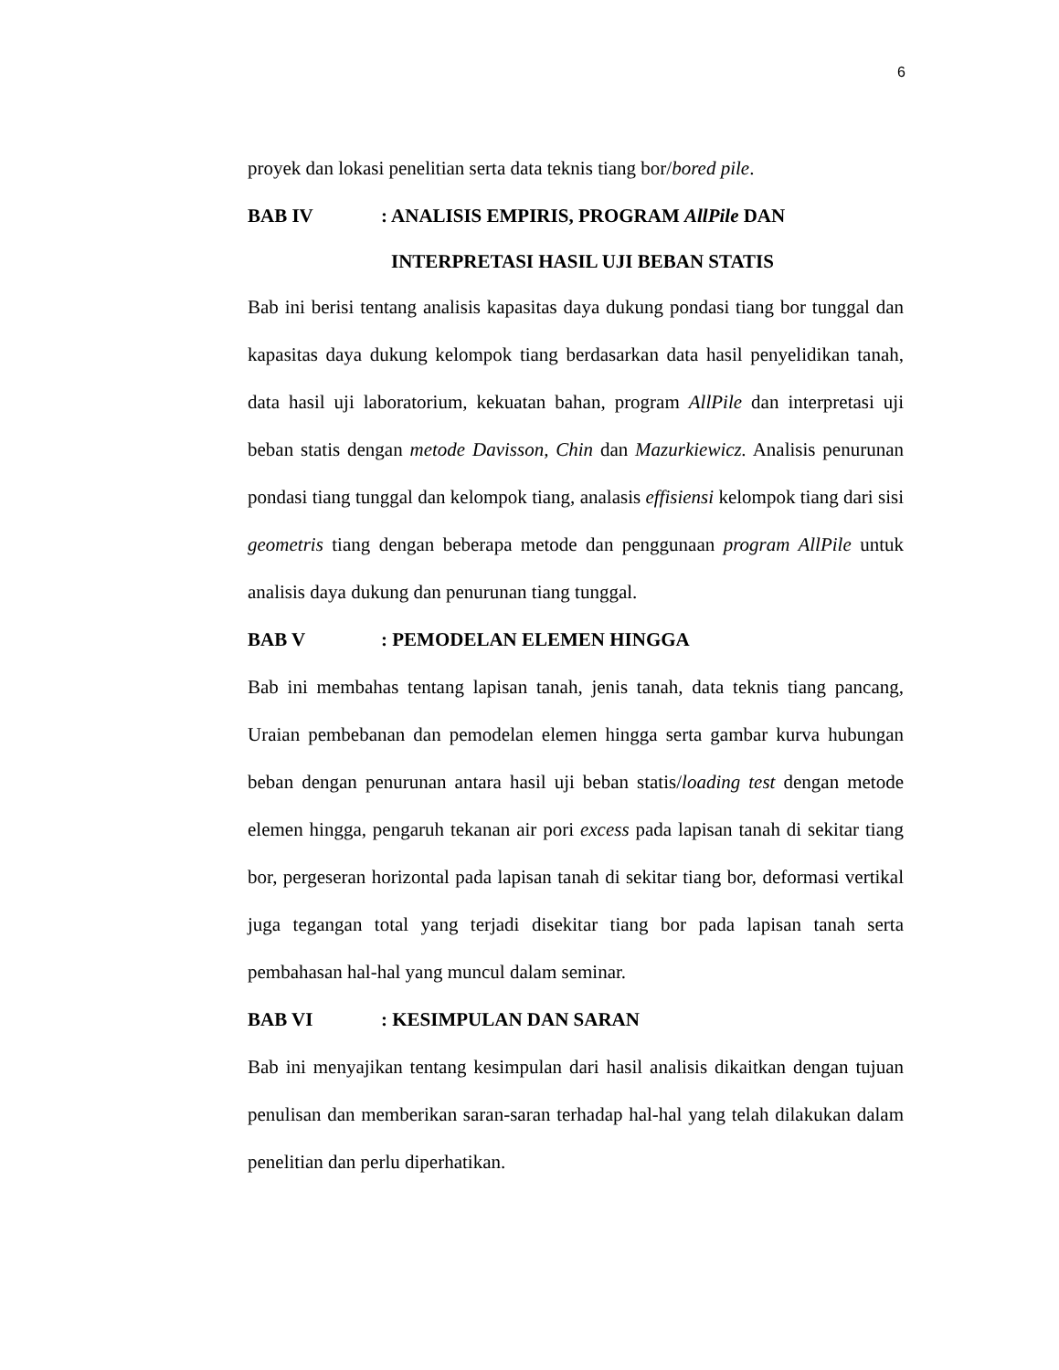6
proyek dan lokasi penelitian serta data teknis tiang bor/bored pile.
BAB IV: ANALISIS EMPIRIS, PROGRAM AllPile DAN
INTERPRETASI HASIL UJI BEBAN STATIS
Bab ini berisi tentang analisis kapasitas daya dukung pondasi tiang bor tunggal dan kapasitas daya dukung kelompok tiang berdasarkan data hasil penyelidikan tanah, data hasil uji laboratorium, kekuatan bahan, program AllPile dan interpretasi uji beban statis dengan metode Davisson, Chin dan Mazurkiewicz. Analisis penurunan pondasi tiang tunggal dan kelompok tiang, analasis effisiensi kelompok tiang dari sisi geometris tiang dengan beberapa metode dan penggunaan program AllPile untuk analisis daya dukung dan penurunan tiang tunggal.
BAB V: PEMODELAN ELEMEN HINGGA
Bab ini membahas tentang lapisan tanah, jenis tanah, data teknis tiang pancang, Uraian pembebanan dan pemodelan elemen hingga serta gambar kurva hubungan beban dengan penurunan antara hasil uji beban statis/loading test dengan metode elemen hingga, pengaruh tekanan air pori excess pada lapisan tanah di sekitar tiang bor, pergeseran horizontal pada lapisan tanah di sekitar tiang bor, deformasi vertikal juga tegangan total yang terjadi disekitar tiang bor pada lapisan tanah serta pembahasan hal-hal yang muncul dalam seminar.
BAB VI: KESIMPULAN DAN SARAN
Bab ini menyajikan tentang kesimpulan dari hasil analisis dikaitkan dengan tujuan penulisan dan memberikan saran-saran terhadap hal-hal yang telah dilakukan dalam penelitian dan perlu diperhatikan.